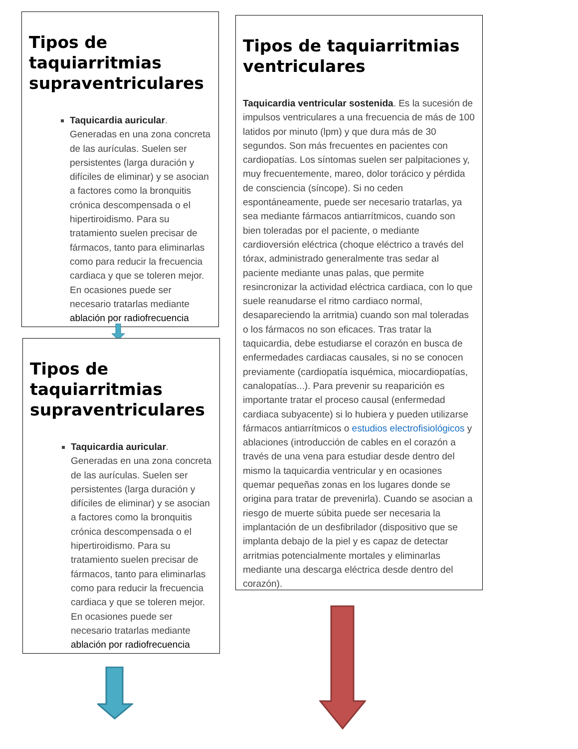Tipos de taquiarritmias supraventriculares
Taquicardia auricular. Generadas en una zona concreta de las aurículas. Suelen ser persistentes (larga duración y difíciles de eliminar) y se asocian a factores como la bronquitis crónica descompensada o el hipertiroidismo. Para su tratamiento suelen precisar de fármacos, tanto para eliminarlas como para reducir la frecuencia cardiaca y que se toleren mejor. En ocasiones puede ser necesario tratarlas mediante ablación por radiofrecuencia
Tipos de taquiarritmias supraventriculares
Taquicardia auricular. Generadas en una zona concreta de las aurículas. Suelen ser persistentes (larga duración y difíciles de eliminar) y se asocian a factores como la bronquitis crónica descompensada o el hipertiroidismo. Para su tratamiento suelen precisar de fármacos, tanto para eliminarlas como para reducir la frecuencia cardiaca y que se toleren mejor. En ocasiones puede ser necesario tratarlas mediante ablación por radiofrecuencia
Tipos de taquiarritmias ventriculares
Taquicardia ventricular sostenida. Es la sucesión de impulsos ventriculares a una frecuencia de más de 100 latidos por minuto (lpm) y que dura más de 30 segundos. Son más frecuentes en pacientes con cardiopatías. Los síntomas suelen ser palpitaciones y, muy frecuentemente, mareo, dolor torácico y pérdida de consciencia (síncope). Si no ceden espontáneamente, puede ser necesario tratarlas, ya sea mediante fármacos antiarrítmicos, cuando son bien toleradas por el paciente, o mediante cardioversión eléctrica (choque eléctrico a través del tórax, administrado generalmente tras sedar al paciente mediante unas palas, que permite resincronizar la actividad eléctrica cardiaca, con lo que suele reanudarse el ritmo cardiaco normal, desapareciendo la arritmia) cuando son mal toleradas o los fármacos no son eficaces. Tras tratar la taquicardia, debe estudiarse el corazón en busca de enfermedades cardiacas causales, si no se conocen previamente (cardiopatía isquémica, miocardiopatías, canalopatías...). Para prevenir su reaparición es importante tratar el proceso causal (enfermedad cardiaca subyacente) si lo hubiera y pueden utilizarse fármacos antiarrítmicos o estudios electrofisiológicos y ablaciones (introducción de cables en el corazón a través de una vena para estudiar desde dentro del mismo la taquicardia ventricular y en ocasiones quemar pequeñas zonas en los lugares donde se origina para tratar de prevenirla). Cuando se asocian a riesgo de muerte súbita puede ser necesaria la implantación de un desfibrilador (dispositivo que se implanta debajo de la piel y es capaz de detectar arritmias potencialmente mortales y eliminarlas mediante una descarga eléctrica desde dentro del corazón).